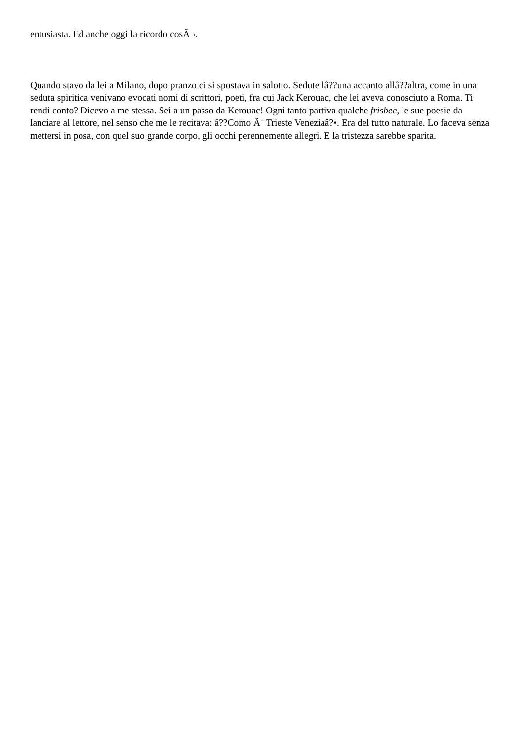entusiasta. Ed anche oggi la ricordo cosÃ¬.
Quando stavo da lei a Milano, dopo pranzo ci si spostava in salotto. Sedute lâ??una accanto allâ??altra, come in una seduta spiritica venivano evocati nomi di scrittori, poeti, fra cui Jack Kerouac, che lei aveva conosciuto a Roma. Ti rendi conto? Dicevo a me stessa. Sei a un passo da Kerouac! Ogni tanto partiva qualche frisbee, le sue poesie da lanciare al lettore, nel senso che me le recitava: â??Como Ã¨ Trieste Veneziaâ?•. Era del tutto naturale. Lo faceva senza mettersi in posa, con quel suo grande corpo, gli occhi perennemente allegri. E la tristezza sarebbe sparita.